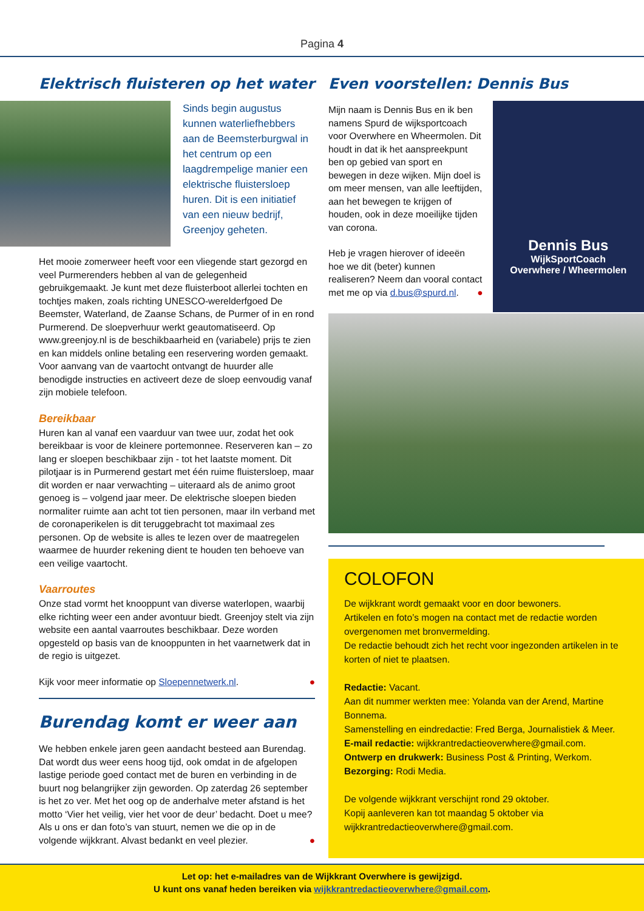Pagina 4
Elektrisch fluisteren op het water
Sinds begin augustus kunnen waterliefhebbers aan de Beemsterburgwal in het centrum op een laagdrempelige manier een elektrische fluistersloep huren. Dit is een initiatief van een nieuw bedrijf, Greenjoy geheten.
Het mooie zomerweer heeft voor een vliegende start gezorgd en veel Purmerenders hebben al van de gelegenheid gebruikgemaakt. Je kunt met deze fluisterboot allerlei tochten en tochtjes maken, zoals richting UNESCO-werelderfgoed De Beemster, Waterland, de Zaanse Schans, de Purmer of in en rond Purmerend. De sloepverhuur werkt geautomatiseerd. Op www.greenjoy.nl is de beschikbaarheid en (variabele) prijs te zien en kan middels online betaling een reservering worden gemaakt. Voor aanvang van de vaartocht ontvangt de huurder alle benodigde instructies en activeert deze de sloep eenvoudig vanaf zijn mobiele telefoon.
Bereikbaar
Huren kan al vanaf een vaarduur van twee uur, zodat het ook bereikbaar is voor de kleinere portemonnee. Reserveren kan – zo lang er sloepen beschikbaar zijn - tot het laatste moment. Dit pilotjaar is in Purmerend gestart met één ruime fluistersloep, maar dit worden er naar verwachting – uiteraard als de animo groot genoeg is – volgend jaar meer. De elektrische sloepen bieden normaliter ruimte aan acht tot tien personen, maar iIn verband met de coronaperikelen is dit teruggebracht tot maximaal zes personen. Op de website is alles te lezen over de maatregelen waarmee de huurder rekening dient te houden ten behoeve van een veilige vaartocht.
Vaarroutes
Onze stad vormt het knooppunt van diverse waterlopen, waarbij elke richting weer een ander avontuur biedt. Greenjoy stelt via zijn website een aantal vaarroutes beschikbaar. Deze worden opgesteld op basis van de knooppunten in het vaarnetwerk dat in de regio is uitgezet.
Kijk voor meer informatie op Sloepennetwerk.nl. ●
Burendag komt er weer aan
We hebben enkele jaren geen aandacht besteed aan Burendag. Dat wordt dus weer eens hoog tijd, ook omdat in de afgelopen lastige periode goed contact met de buren en verbinding in de buurt nog belangrijker zijn geworden. Op zaterdag 26 september is het zo ver. Met het oog op de anderhalve meter afstand is het motto ‘Vier het veilig, vier het voor de deur’ bedacht. Doet u mee? Als u ons er dan foto’s van stuurt, nemen we die op in de volgende wijkkrant. Alvast bedankt en veel plezier. ●
Even voorstellen: Dennis Bus
Mijn naam is Dennis Bus en ik ben namens Spurd de wijksportcoach voor Overwhere en Wheermolen. Dit houdt in dat ik het aanspreekpunt ben op gebied van sport en bewegen in deze wijken. Mijn doel is om meer mensen, van alle leeftijden, aan het bewegen te krijgen of houden, ook in deze moeilijke tijden van corona.
Heb je vragen hierover of ideeën hoe we dit (beter) kunnen realiseren? Neem dan vooral contact met me op via d.bus@spurd.nl. ●
Dennis Bus
WijkSportCoach
Overwhere / Wheermolen
COLOFON
De wijkkrant wordt gemaakt voor en door bewoners.
Artikelen en foto’s mogen na contact met de redactie worden overgenomen met bronvermelding.
De redactie behoudt zich het recht voor ingezonden artikelen in te korten of niet te plaatsen.
Redactie: Vacant.
Aan dit nummer werkten mee: Yolanda van der Arend, Martine Bonnema.
Samenstelling en eindredactie: Fred Berga, Journalistiek & Meer.
E-mail redactie: wijkkrantredactieoverwhere@gmail.com.
Ontwerp en drukwerk: Business Post & Printing, Werkom.
Bezorging: Rodi Media.
De volgende wijkkrant verschijnt rond 29 oktober.
Kopij aanleveren kan tot maandag 5 oktober via wijkkrantredactieoverwhere@gmail.com.
Let op: het e-mailadres van de Wijkkrant Overwhere is gewijzigd.
U kunt ons vanaf heden bereiken via wijkkrantredactieoverwhere@gmail.com.